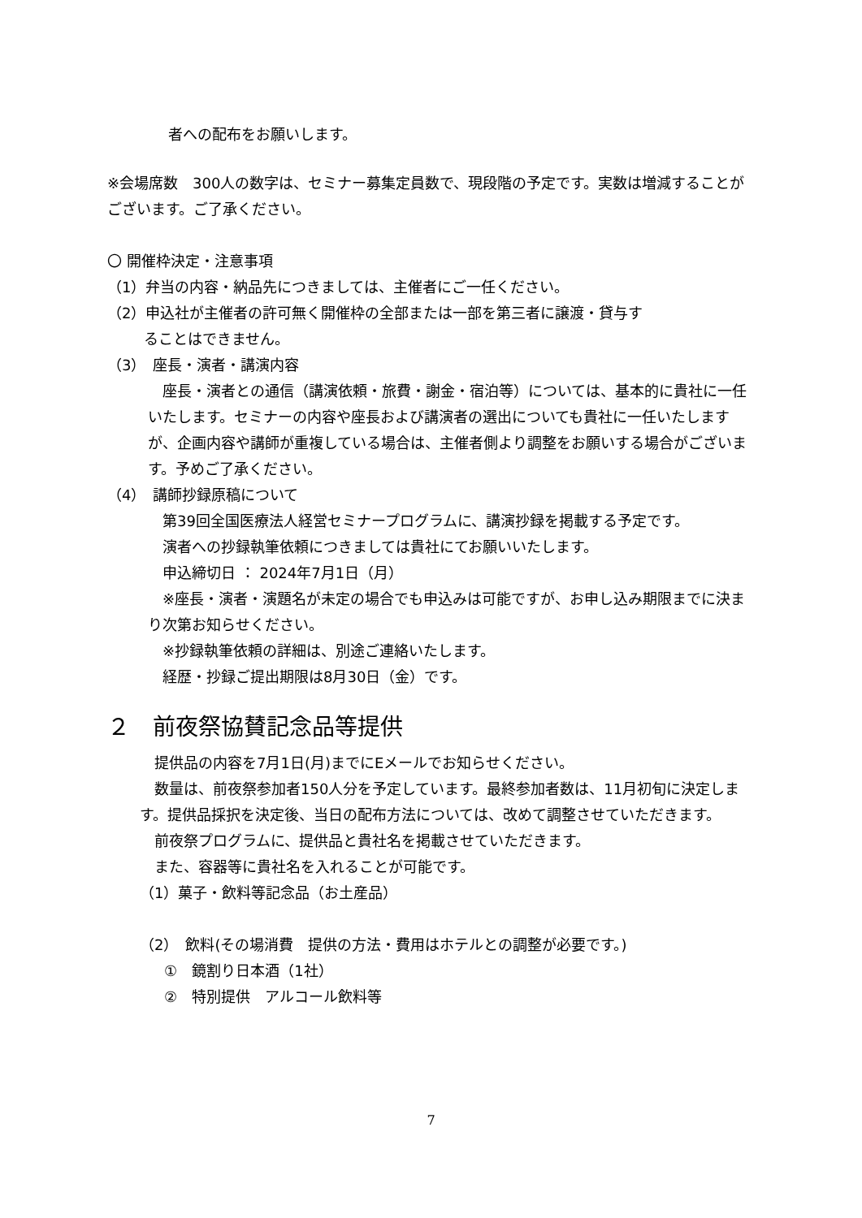者への配布をお願いします。
※会場席数　300人の数字は、セミナー募集定員数で、現段階の予定です。実数は増減することがございます。ご了承ください。
〇 開催枠決定・注意事項
（1）弁当の内容・納品先につきましては、主催者にご一任ください。
（2）申込社が主催者の許可無く開催枠の全部または一部を第三者に譲渡・貸与す
ることはできません。
（3）　座長・演者・講演内容
　座長・演者との通信（講演依頼・旅費・謝金・宿泊等）については、基本的に貴社に一任いたします。セミナーの内容や座長および講演者の選出についても貴社に一任いたしますが、企画内容や講師が重複している場合は、主催者側より調整をお願いする場合がございます。予めご了承ください。
（4）　講師抄録原稿について
　第39回全国医療法人経営セミナープログラムに、講演抄録を掲載する予定です。
　演者への抄録執筆依頼につきましては貴社にてお願いいたします。
　申込締切日 ： 2024年7月1日（月）
　※座長・演者・演題名が未定の場合でも申込みは可能ですが、お申し込み期限までに決まり次第お知らせください。
　※抄録執筆依頼の詳細は、別途ご連絡いたします。
　経歴・抄録ご提出期限は8月30日（金）です。
２　前夜祭協賛記念品等提供
　提供品の内容を7月1日(月)までにEメールでお知らせください。
　数量は、前夜祭参加者150人分を予定しています。最終参加者数は、11月初旬に決定します。提供品採択を決定後、当日の配布方法については、改めて調整させていただきます。
　前夜祭プログラムに、提供品と貴社名を掲載させていただきます。
　また、容器等に貴社名を入れることが可能です。
（1）菓子・飲料等記念品（お土産品）
（2）　飲料(その場消費　提供の方法・費用はホテルとの調整が必要です。)
①　鏡割り日本酒（1社）
②　特別提供　アルコール飲料等
7